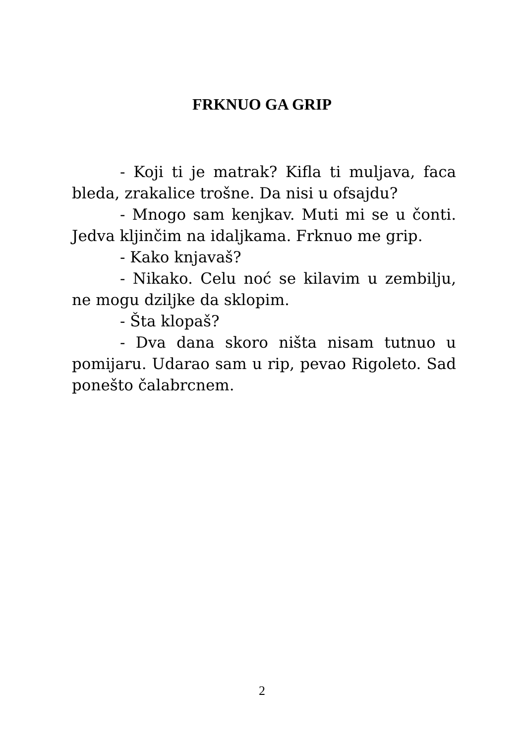FRKNUO GA GRIP
- Koji ti je matrak? Kifla ti muljava, faca bleda, zrakalice trošne. Da nisi u ofsajdu?
- Mnogo sam kenjkav. Muti mi se u čonti. Jedva kljinčim na idaljkama. Frknuo me grip.
- Kako knjavaš?
- Nikako. Celu noć se kilavim u zembilju, ne mogu dziljke da sklopim.
- Šta klopaš?
- Dva dana skoro ništa nisam tutnuo u pomijaru. Udarao sam u rip, pevao Rigoleto. Sad ponešto čalabrcnem.
2